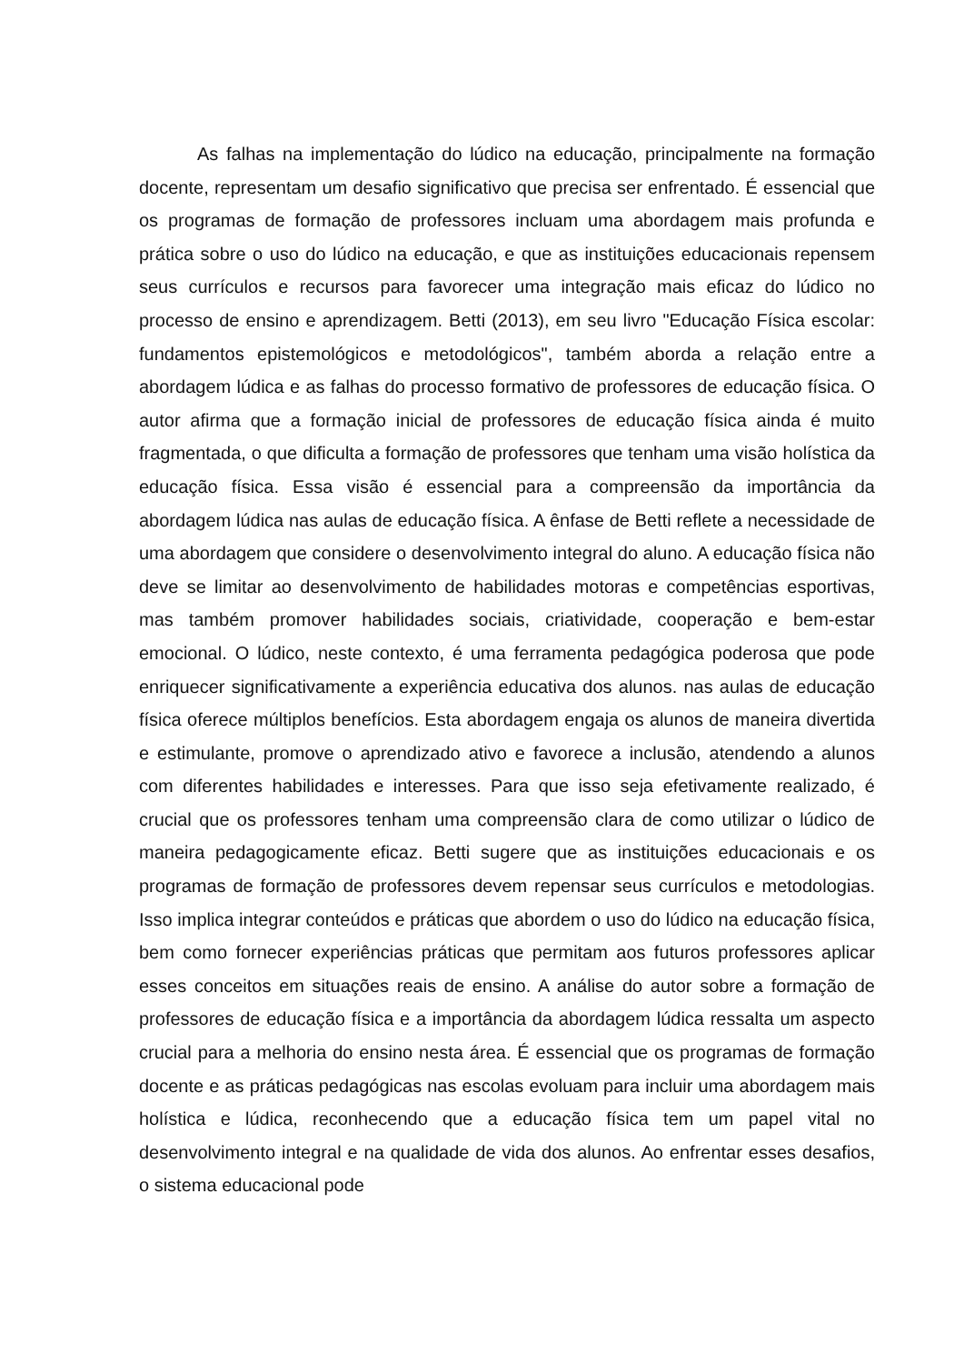As falhas na implementação do lúdico na educação, principalmente na formação docente, representam um desafio significativo que precisa ser enfrentado. É essencial que os programas de formação de professores incluam uma abordagem mais profunda e prática sobre o uso do lúdico na educação, e que as instituições educacionais repensem seus currículos e recursos para favorecer uma integração mais eficaz do lúdico no processo de ensino e aprendizagem. Betti (2013), em seu livro "Educação Física escolar: fundamentos epistemológicos e metodológicos", também aborda a relação entre a abordagem lúdica e as falhas do processo formativo de professores de educação física. O autor afirma que a formação inicial de professores de educação física ainda é muito fragmentada, o que dificulta a formação de professores que tenham uma visão holística da educação física. Essa visão é essencial para a compreensão da importância da abordagem lúdica nas aulas de educação física. A ênfase de Betti reflete a necessidade de uma abordagem que considere o desenvolvimento integral do aluno. A educação física não deve se limitar ao desenvolvimento de habilidades motoras e competências esportivas, mas também promover habilidades sociais, criatividade, cooperação e bem-estar emocional. O lúdico, neste contexto, é uma ferramenta pedagógica poderosa que pode enriquecer significativamente a experiência educativa dos alunos. nas aulas de educação física oferece múltiplos benefícios. Esta abordagem engaja os alunos de maneira divertida e estimulante, promove o aprendizado ativo e favorece a inclusão, atendendo a alunos com diferentes habilidades e interesses. Para que isso seja efetivamente realizado, é crucial que os professores tenham uma compreensão clara de como utilizar o lúdico de maneira pedagogicamente eficaz. Betti sugere que as instituições educacionais e os programas de formação de professores devem repensar seus currículos e metodologias. Isso implica integrar conteúdos e práticas que abordem o uso do lúdico na educação física, bem como fornecer experiências práticas que permitam aos futuros professores aplicar esses conceitos em situações reais de ensino. A análise do autor sobre a formação de professores de educação física e a importância da abordagem lúdica ressalta um aspecto crucial para a melhoria do ensino nesta área. É essencial que os programas de formação docente e as práticas pedagógicas nas escolas evoluam para incluir uma abordagem mais holística e lúdica, reconhecendo que a educação física tem um papel vital no desenvolvimento integral e na qualidade de vida dos alunos. Ao enfrentar esses desafios, o sistema educacional pode